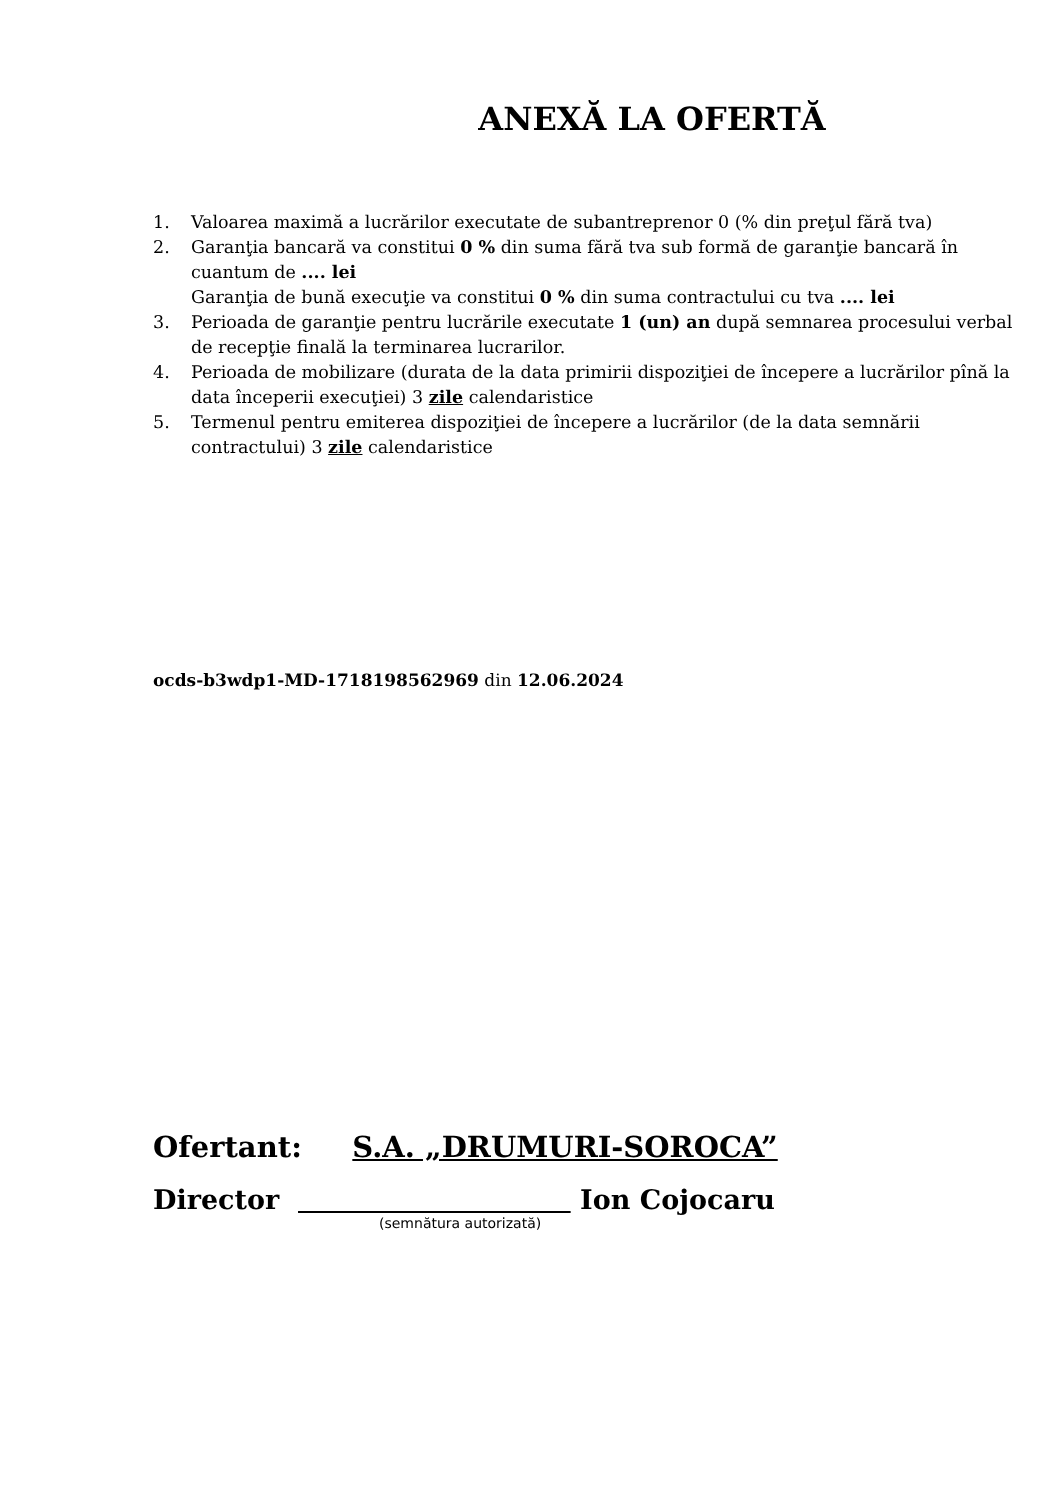ANEXĂ LA OFERTĂ
1. Valoarea maximă a lucrărilor executate de subantreprenor 0 (% din preţul fără tva)
2. Garanţia bancară va constitui 0 % din suma fără tva sub formă de garanţie bancară în cuantum de .... lei
Garanţia de bună execuţie va constitui 0 % din suma contractului cu tva .... lei
3. Perioada de garanţie pentru lucrările executate 1 (un) an după semnarea procesului verbal de recepţie finală la terminarea lucrarilor.
4. Perioada de mobilizare (durata de la data primirii dispoziţiei de începere a lucrărilor pînă la data începerii execuţiei) 3 zile calendaristice
5. Termenul pentru emiterea dispoziţiei de începere a lucrărilor (de la data semnării contractului) 3 zile calendaristice
ocds-b3wdp1-MD-1718198562969 din 12.06.2024
Ofertant: S.A. „DRUMURI-SOROCA”
Director Ion Cojocaru
(semnătura autorizată)